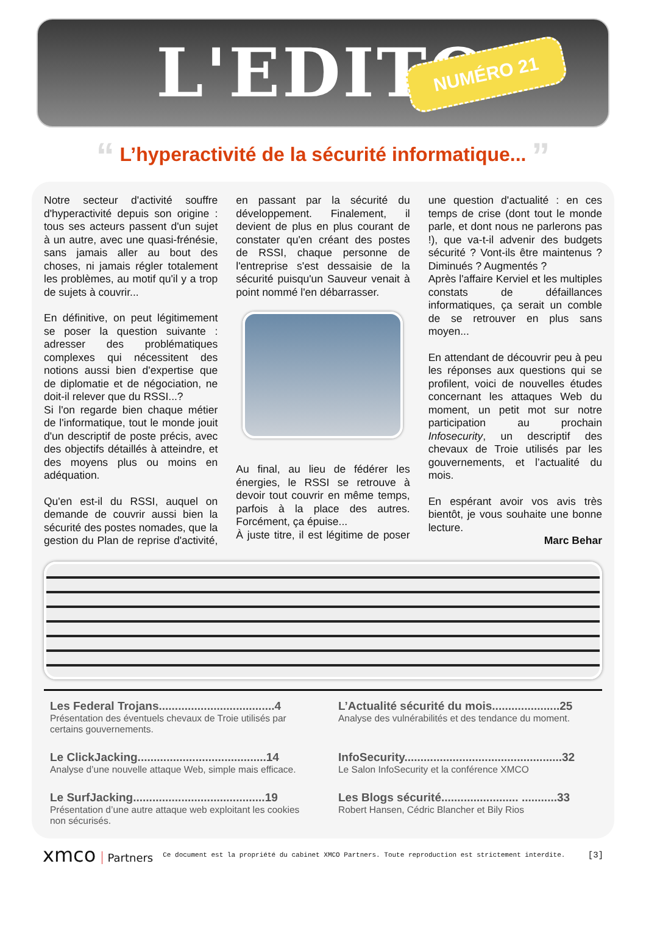L'EDITO
NUMÉRO 21
“ L’hyperactivité de la sécurité informatique... ”
Notre secteur d'activité souffre d'hyperactivité depuis son origine : tous ses acteurs passent d'un sujet à un autre, avec une quasi-frénésie, sans jamais aller au bout des choses, ni jamais régler totalement les problèmes, au motif qu'il y a trop de sujets à couvrir...
En définitive, on peut légitimement se poser la question suivante : adresser des problématiques complexes qui nécessitent des notions aussi bien d'expertise que de diplomatie et de négociation, ne doit-il relever que du RSSI...?
Si l'on regarde bien chaque métier de l'informatique, tout le monde jouit d'un descriptif de poste précis, avec des objectifs détaillés à atteindre, et des moyens plus ou moins en adéquation.
Qu'en est-il du RSSI, auquel on demande de couvrir aussi bien la sécurité des postes nomades, que la gestion du Plan de reprise d'activité, en passant par la sécurité du développement. Finalement, il devient de plus en plus courant de constater qu'en créant des postes de RSSI, chaque personne de l'entreprise s'est dessaisie de la sécurité puisqu'un Sauveur venait à point nommé l'en débarrasser.
Au final, au lieu de fédérer les énergies, le RSSI se retrouve à devoir tout couvrir en même temps, parfois à la place des autres. Forcément, ça épuise...
À juste titre, il est légitime de poser une question d'actualité : en ces temps de crise (dont tout le monde parle, et dont nous ne parlerons pas !), que va-t-il advenir des budgets sécurité ? Vont-ils être maintenus ? Diminués ? Augmentés ?
Après l'affaire Kerviel et les multiples constats de défaillances informatiques, ça serait un comble de se retrouver en plus sans moyen...
En attendant de découvrir peu à peu les réponses aux questions qui se profilent, voici de nouvelles études concernant les attaques Web du moment, un petit mot sur notre participation au prochain Infosecurity, un descriptif des chevaux de Troie utilisés par les gouvernements, et l’actualité du mois.
En espérant avoir vos avis très bientôt, je vous souhaite une bonne lecture.
Marc Behar
Les Federal Trojans....................................4
Présentation des éventuels chevaux de Troie utilisés par certains gouvernements.
L’Actualité sécurité du mois.....................25
Analyse des vulnérabilités et des tendance du moment.
Le ClickJacking........................................14
Analyse d’une nouvelle attaque Web, simple mais efficace.
InfoSecurity.................................................32
Le Salon InfoSecurity et la conférence XMCO
Le SurfJacking.........................................19
Présentation d’une autre attaque web exploitant les cookies non sécurisés.
Les Blogs sécurité........................ ...........33
Robert Hansen, Cédric Blancher et Bily Rios
xmco Partners
Ce document est la propriété du cabinet XMCO Partners. Toute reproduction est strictement interdite.
[3]